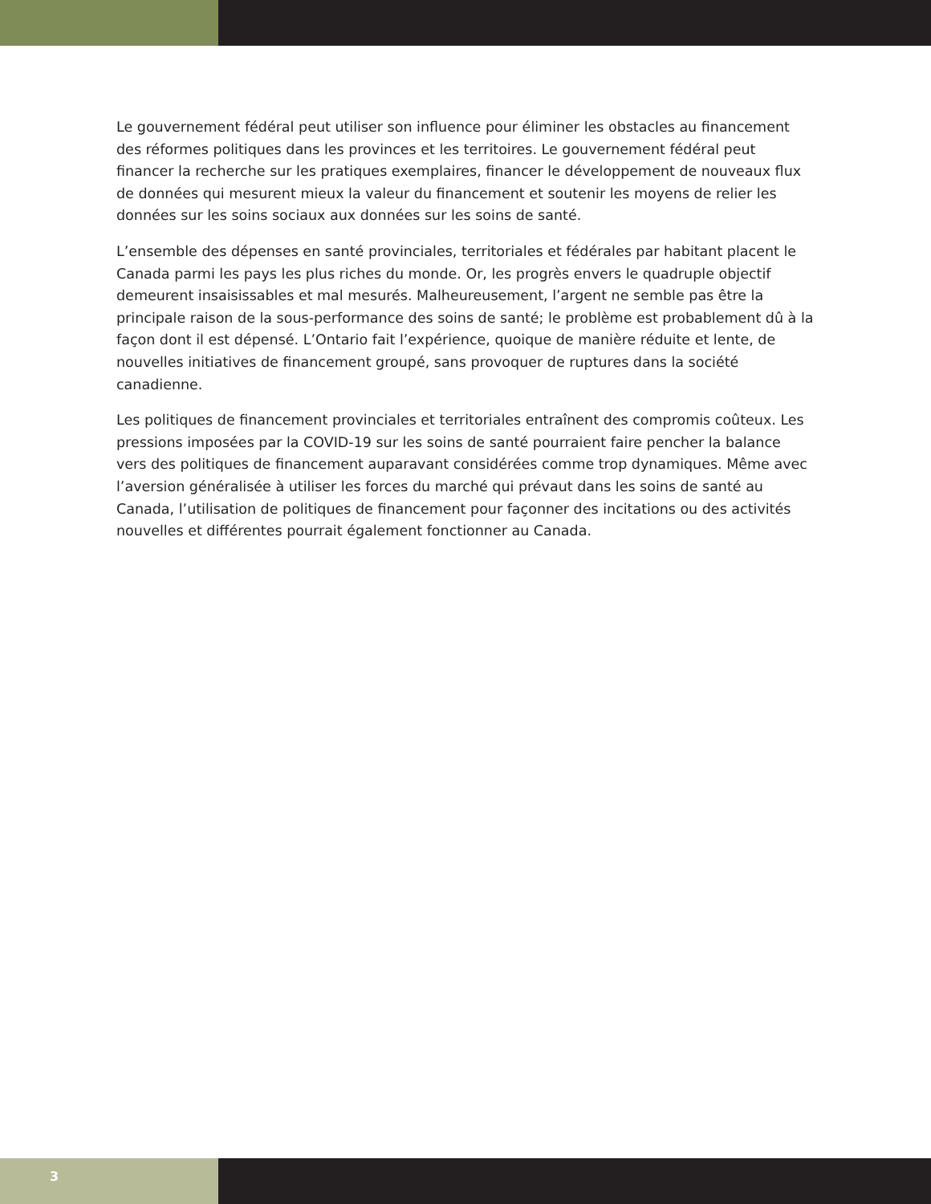Le gouvernement fédéral peut utiliser son influence pour éliminer les obstacles au financement des réformes politiques dans les provinces et les territoires. Le gouvernement fédéral peut financer la recherche sur les pratiques exemplaires, financer le développement de nouveaux flux de données qui mesurent mieux la valeur du financement et soutenir les moyens de relier les données sur les soins sociaux aux données sur les soins de santé.
L’ensemble des dépenses en santé provinciales, territoriales et fédérales par habitant placent le Canada parmi les pays les plus riches du monde. Or, les progrès envers le quadruple objectif demeurent insaisissables et mal mesurés. Malheureusement, l’argent ne semble pas être la principale raison de la sous-performance des soins de santé; le problème est probablement dû à la façon dont il est dépensé. L’Ontario fait l’expérience, quoique de manière réduite et lente, de nouvelles initiatives de financement groupé, sans provoquer de ruptures dans la société canadienne.
Les politiques de financement provinciales et territoriales entraînent des compromis coûteux. Les pressions imposées par la COVID-19 sur les soins de santé pourraient faire pencher la balance vers des politiques de financement auparavant considérées comme trop dynamiques. Même avec l’aversion généralisée à utiliser les forces du marché qui prévaut dans les soins de santé au Canada, l’utilisation de politiques de financement pour façonner des incitations ou des activités nouvelles et différentes pourrait également fonctionner au Canada.
3